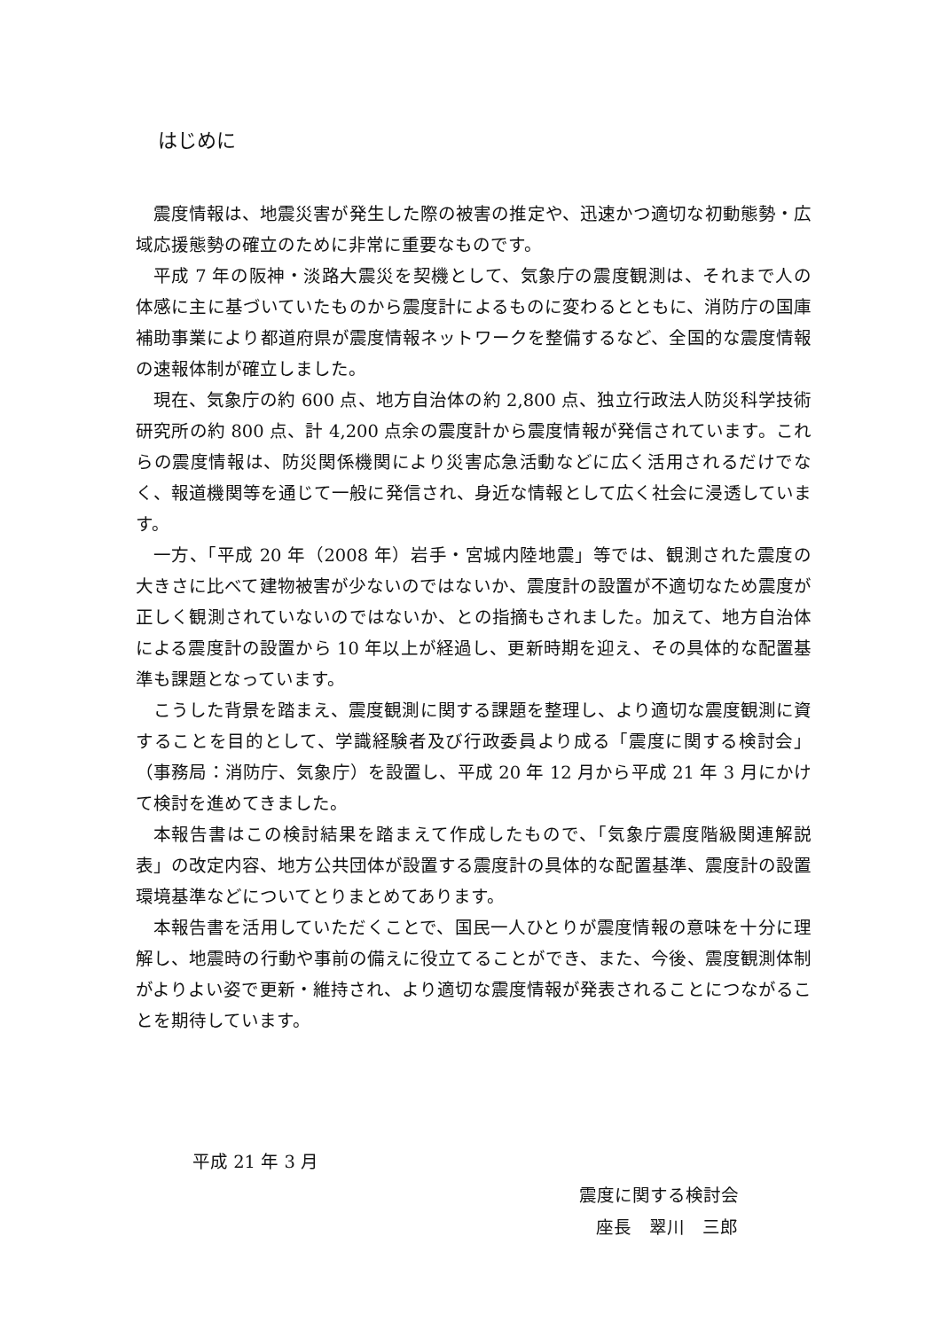はじめに
震度情報は、地震災害が発生した際の被害の推定や、迅速かつ適切な初動態勢・広域応援態勢の確立のために非常に重要なものです。
平成 7 年の阪神・淡路大震災を契機として、気象庁の震度観測は、それまで人の体感に主に基づいていたものから震度計によるものに変わるとともに、消防庁の国庫補助事業により都道府県が震度情報ネットワークを整備するなど、全国的な震度情報の速報体制が確立しました。
現在、気象庁の約 600 点、地方自治体の約 2,800 点、独立行政法人防災科学技術研究所の約 800 点、計 4,200 点余の震度計から震度情報が発信されています。これらの震度情報は、防災関係機関により災害応急活動などに広く活用されるだけでなく、報道機関等を通じて一般に発信され、身近な情報として広く社会に浸透しています。
一方、「平成 20 年（2008 年）岩手・宮城内陸地震」等では、観測された震度の大きさに比べて建物被害が少ないのではないか、震度計の設置が不適切なため震度が正しく観測されていないのではないか、との指摘もされました。加えて、地方自治体による震度計の設置から 10 年以上が経過し、更新時期を迎え、その具体的な配置基準も課題となっています。
こうした背景を踏まえ、震度観測に関する課題を整理し、より適切な震度観測に資することを目的として、学識経験者及び行政委員より成る「震度に関する検討会」（事務局：消防庁、気象庁）を設置し、平成 20 年 12 月から平成 21 年 3 月にかけて検討を進めてきました。
本報告書はこの検討結果を踏まえて作成したもので、「気象庁震度階級関連解説表」の改定内容、地方公共団体が設置する震度計の具体的な配置基準、震度計の設置環境基準などについてとりまとめてあります。
本報告書を活用していただくことで、国民一人ひとりが震度情報の意味を十分に理解し、地震時の行動や事前の備えに役立てることができ、また、今後、震度観測体制がよりよい姿で更新・維持され、より適切な震度情報が発表されることにつながることを期待しています。
平成 21 年 3 月
震度に関する検討会
座長　翠川　三郎